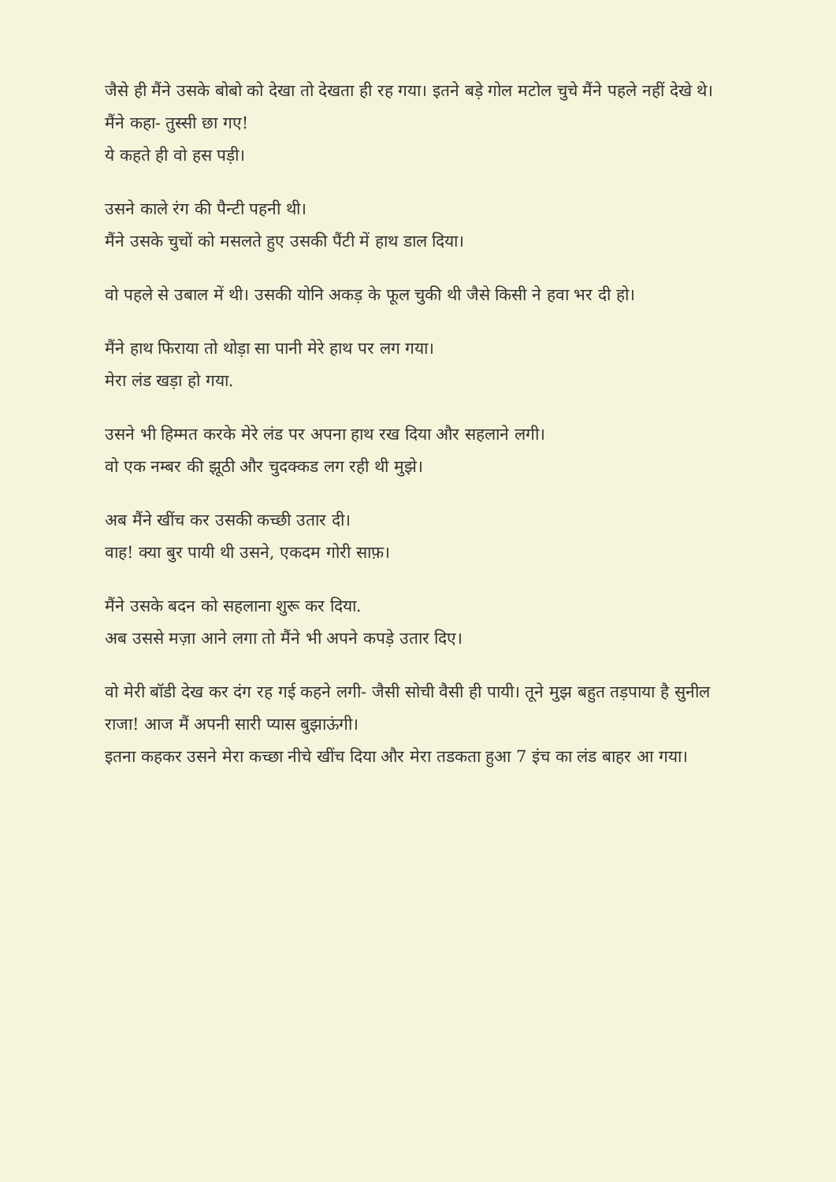जैसे ही मैंने उसके बोबो को देखा तो देखता ही रह गया। इतने बड़े गोल मटोल चुचे मैंने पहले नहीं देखे थे।
मैंने कहा- तुस्सी छा गए!
ये कहते ही वो हस पड़ी।
उसने काले रंग की पैन्टी पहनी थी।
मैंने उसके चुचों को मसलते हुए उसकी पैंटी में हाथ डाल दिया।
वो पहले से उबाल में थी। उसकी योनि अकड़ के फूल चुकी थी जैसे किसी ने हवा भर दी हो।
मैंने हाथ फिराया तो थोड़ा सा पानी मेरे हाथ पर लग गया।
मेरा लंड खड़ा हो गया.
उसने भी हिम्मत करके मेरे लंड पर अपना हाथ रख दिया और सहलाने लगी।
वो एक नम्बर की झूठी और चुदक्कड लग रही थी मुझे।
अब मैंने खींच कर उसकी कच्छी उतार दी।
वाह! क्या बुर पायी थी उसने, एकदम गोरी साफ़।
मैंने उसके बदन को सहलाना शुरू कर दिया.
अब उससे मज़ा आने लगा तो मैंने भी अपने कपड़े उतार दिए।
वो मेरी बॉडी देख कर दंग रह गई कहने लगी- जैसी सोची वैसी ही पायी। तूने मुझ बहुत तड़पाया है सुनील राजा! आज मैं अपनी सारी प्यास बुझाऊंगी।
इतना कहकर उसने मेरा कच्छा नीचे खींच दिया और मेरा तडकता हुआ 7 इंच का लंड बाहर आ गया।